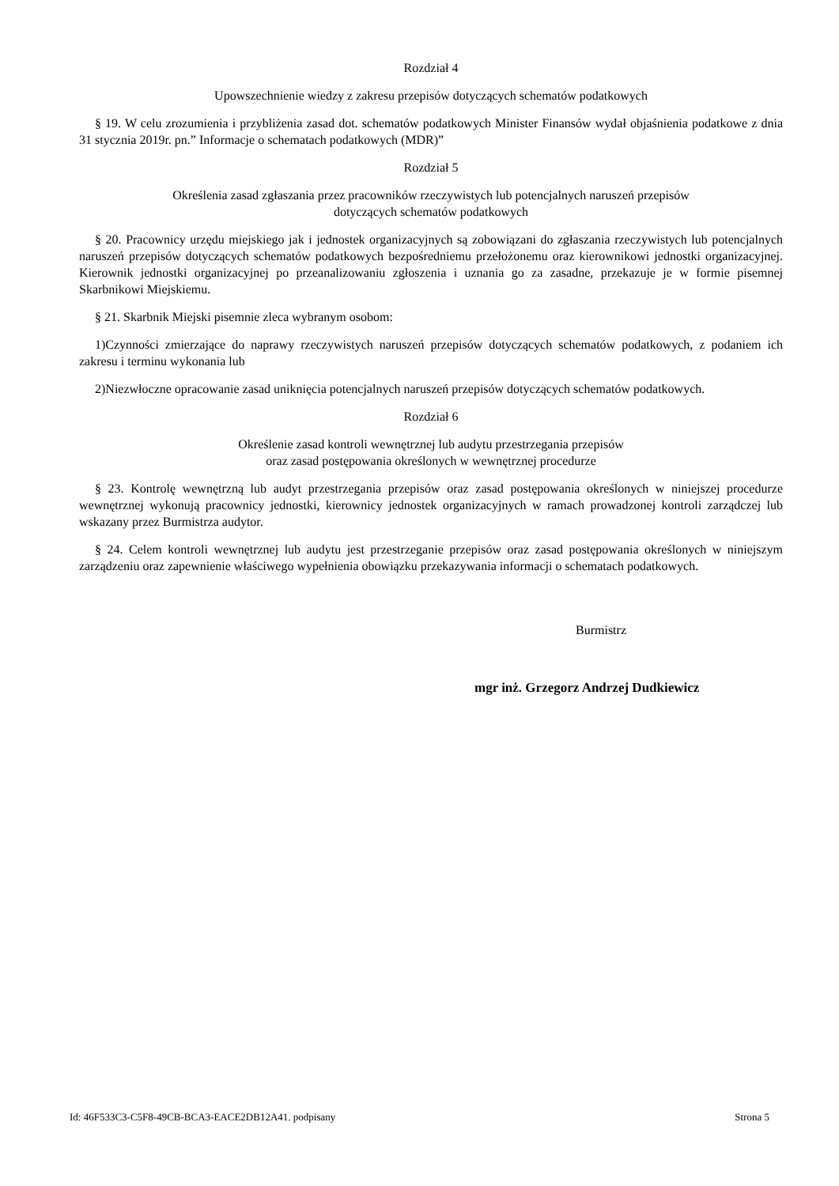Rozdział 4
Upowszechnienie wiedzy z zakresu przepisów dotyczących schematów podatkowych
§ 19. W celu zrozumienia i przybliżenia zasad dot. schematów podatkowych Minister Finansów wydał objaśnienia podatkowe z dnia 31 stycznia 2019r. pn.” Informacje o schematach podatkowych (MDR)”
Rozdział 5
Określenia zasad zgłaszania przez pracowników rzeczywistych lub potencjalnych naruszeń przepisów
dotyczących schematów podatkowych
§ 20. Pracownicy urzędu miejskiego jak i jednostek organizacyjnych są zobowiązani do zgłaszania rzeczywistych lub potencjalnych naruszeń przepisów dotyczących schematów podatkowych bezpośredniemu przełożonemu oraz kierownikowi jednostki organizacyjnej. Kierownik jednostki organizacyjnej po przeanalizowaniu zgłoszenia i uznania go za zasadne, przekazuje je w formie pisemnej Skarbnikowi Miejskiemu.
§ 21. Skarbnik Miejski pisemnie zleca wybranym osobom:
1)Czynności zmierzające do naprawy rzeczywistych naruszeń przepisów dotyczących schematów podatkowych, z podaniem ich zakresu i terminu wykonania lub
2)Niezwłoczne opracowanie zasad uniknięcia potencjalnych naruszeń przepisów dotyczących schematów podatkowych.
Rozdział 6
Określenie zasad kontroli wewnętrznej lub audytu przestrzegania przepisów
oraz zasad postępowania określonych w wewnętrznej procedurze
§ 23. Kontrolę wewnętrzną lub audyt przestrzegania przepisów oraz zasad postępowania określonych w niniejszej procedurze wewnętrznej wykonują pracownicy jednostki, kierownicy jednostek organizacyjnych w ramach prowadzonej kontroli zarządczej lub wskazany przez Burmistrza audytor.
§ 24. Celem kontroli wewnętrznej lub audytu jest przestrzeganie przepisów oraz zasad postępowania określonych w niniejszym zarządzeniu oraz zapewnienie właściwego wypełnienia obowiązku przekazywania informacji o schematach podatkowych.
Burmistrz
mgr inż. Grzegorz Andrzej Dudkiewicz
Id: 46F533C3-C5F8-49CB-BCA3-EACE2DB12A41. podpisany Strona 5